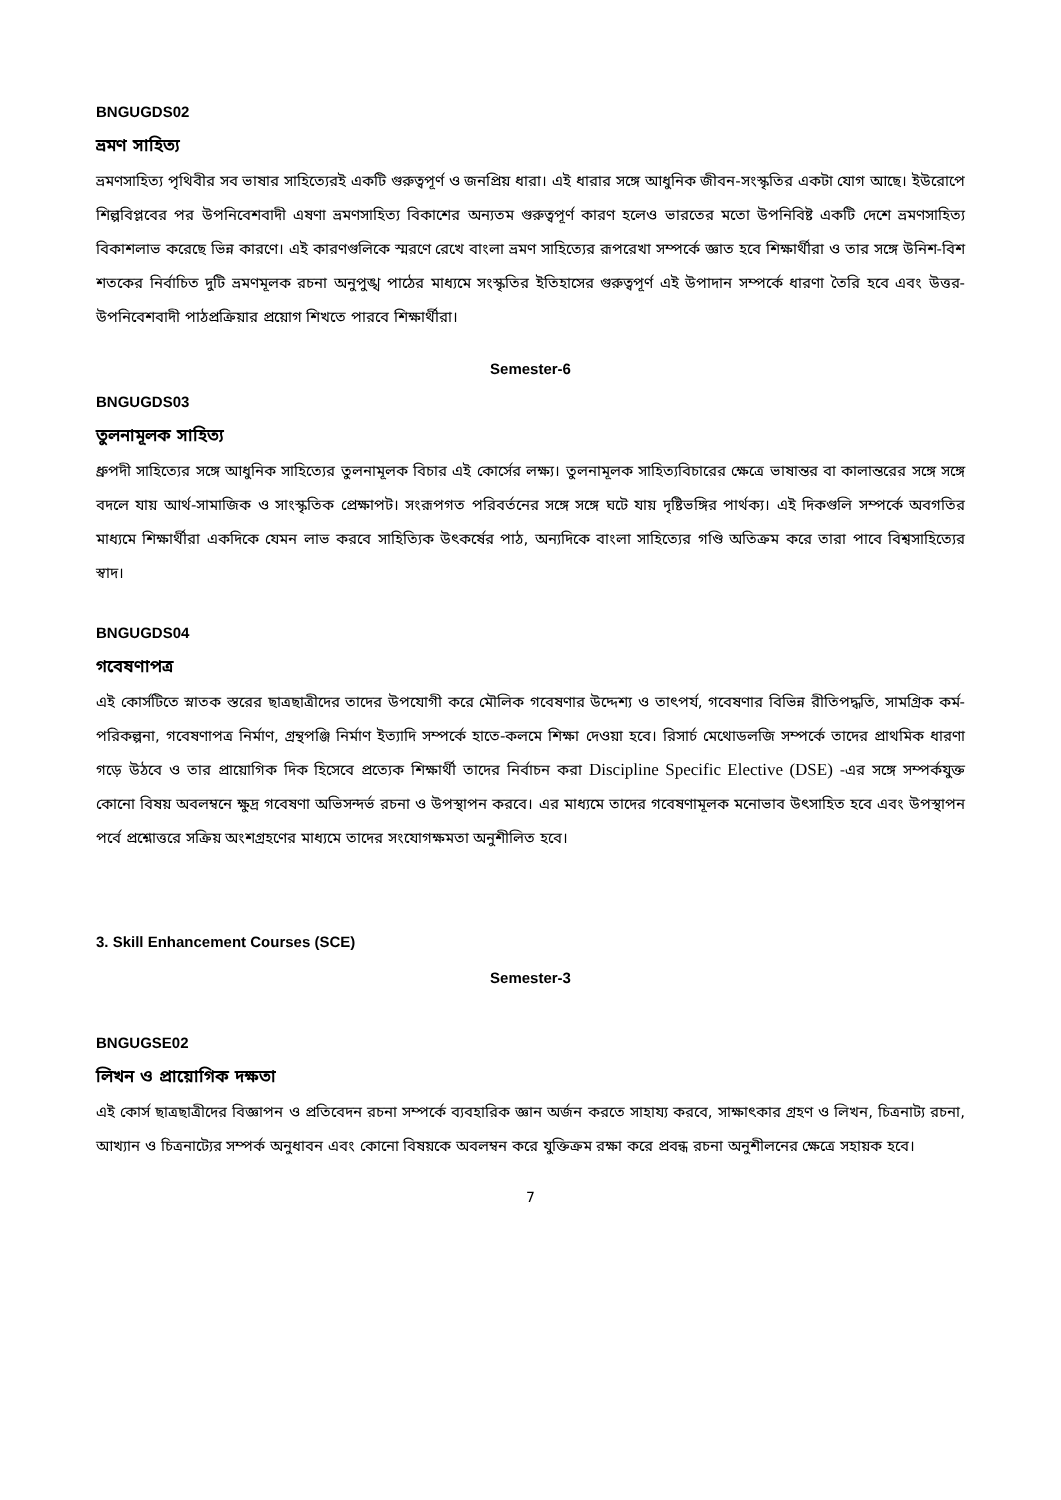BNGUGDS02
ভ্রমণ সাহিত্য
ভ্রমণসাহিত্য পৃথিবীর সব ভাষার সাহিত্যেরই একটি গুরুত্বপূর্ণ ও জনপ্রিয় ধারা। এই ধারার সঙ্গে আধুনিক জীবন-সংস্কৃতির একটা যোগ আছে। ইউরোপে শিল্পবিপ্লবের পর উপনিবেশবাদী এষণা ভ্রমণসাহিত্য বিকাশের অন্যতম গুরুত্বপূর্ণ কারণ হলেও ভারতের মতো উপনিবিষ্ট একটি দেশে ভ্রমণসাহিত্য বিকাশলাভ করেছে ভিন্ন কারণে। এই কারণগুলিকে স্মরণে রেখে বাংলা ভ্রমণ সাহিত্যের রূপরেখা সম্পর্কে জ্ঞাত হবে শিক্ষার্থীরা ও তার সঙ্গে উনিশ-বিশ শতকের নির্বাচিত দুটি ভ্রমণমূলক রচনা অনুপুঙ্খ পাঠের মাধ্যমে সংস্কৃতির ইতিহাসের গুরুত্বপূর্ণ এই উপাদান সম্পর্কে ধারণা তৈরি হবে এবং উত্তর-উপনিবেশবাদী পাঠপ্রক্রিয়ার প্রয়োগ শিখতে পারবে শিক্ষার্থীরা।
Semester-6
BNGUGDS03
তুলনামূলক সাহিত্য
ধ্রুপদী সাহিত্যের সঙ্গে আধুনিক সাহিত্যের তুলনামূলক বিচার এই কোর্সের লক্ষ্য। তুলনামূলক সাহিত্যবিচারের ক্ষেত্রে ভাষান্তর বা কালান্তরের সঙ্গে সঙ্গে বদলে যায় আর্থ-সামাজিক ও সাংস্কৃতিক প্রেক্ষাপট। সংরূপগত পরিবর্তনের সঙ্গে সঙ্গে ঘটে যায় দৃষ্টিভঙ্গির পার্থক্য। এই দিকগুলি সম্পর্কে অবগতির মাধ্যমে শিক্ষার্থীরা একদিকে যেমন লাভ করবে সাহিত্যিক উৎকর্ষের পাঠ, অন্যদিকে বাংলা সাহিত্যের গণ্ডি অতিক্রম করে তারা পাবে বিশ্বসাহিত্যের স্বাদ।
BNGUGDS04
গবেষণাপত্র
এই কোর্সটিতে স্নাতক স্তরের ছাত্রছাত্রীদের তাদের উপযোগী করে মৌলিক গবেষণার উদ্দেশ্য ও তাৎপর্য, গবেষণার বিভিন্ন রীতিপদ্ধতি, সামগ্রিক কর্ম-পরিকল্পনা, গবেষণাপত্র নির্মাণ, গ্রন্থপঞ্জি নির্মাণ ইত্যাদি সম্পর্কে হাতে-কলমে শিক্ষা দেওয়া হবে। রিসার্চ মেথোডলজি সম্পর্কে তাদের প্রাথমিক ধারণা গড়ে উঠবে ও তার প্রায়োগিক দিক হিসেবে প্রত্যেক শিক্ষার্থী তাদের নির্বাচন করা Discipline Specific Elective (DSE) -এর সঙ্গে সম্পর্কযুক্ত কোনো বিষয় অবলম্বনে ক্ষুদ্র গবেষণা অভিসন্দর্ভ রচনা ও উপস্থাপন করবে। এর মাধ্যমে তাদের গবেষণামূলক মনোভাব উৎসাহিত হবে এবং উপস্থাপন পর্বে প্রশ্নোত্তরে সক্রিয় অংশগ্রহণের মাধ্যমে তাদের সংযোগক্ষমতা অনুশীলিত হবে।
3. Skill Enhancement Courses (SCE)
Semester-3
BNGUGSE02
লিখন ও প্রায়োগিক দক্ষতা
এই কোর্স ছাত্রছাত্রীদের বিজ্ঞাপন ও প্রতিবেদন রচনা সম্পর্কে ব্যবহারিক জ্ঞান অর্জন করতে সাহায্য করবে, সাক্ষাৎকার গ্রহণ ও লিখন, চিত্রনাট্য রচনা, আখ্যান ও চিত্রনাট্যের সম্পর্ক অনুধাবন এবং কোনো বিষয়কে অবলম্বন করে যুক্তিক্রম রক্ষা করে প্রবন্ধ রচনা অনুশীলনের ক্ষেত্রে সহায়ক হবে।
7